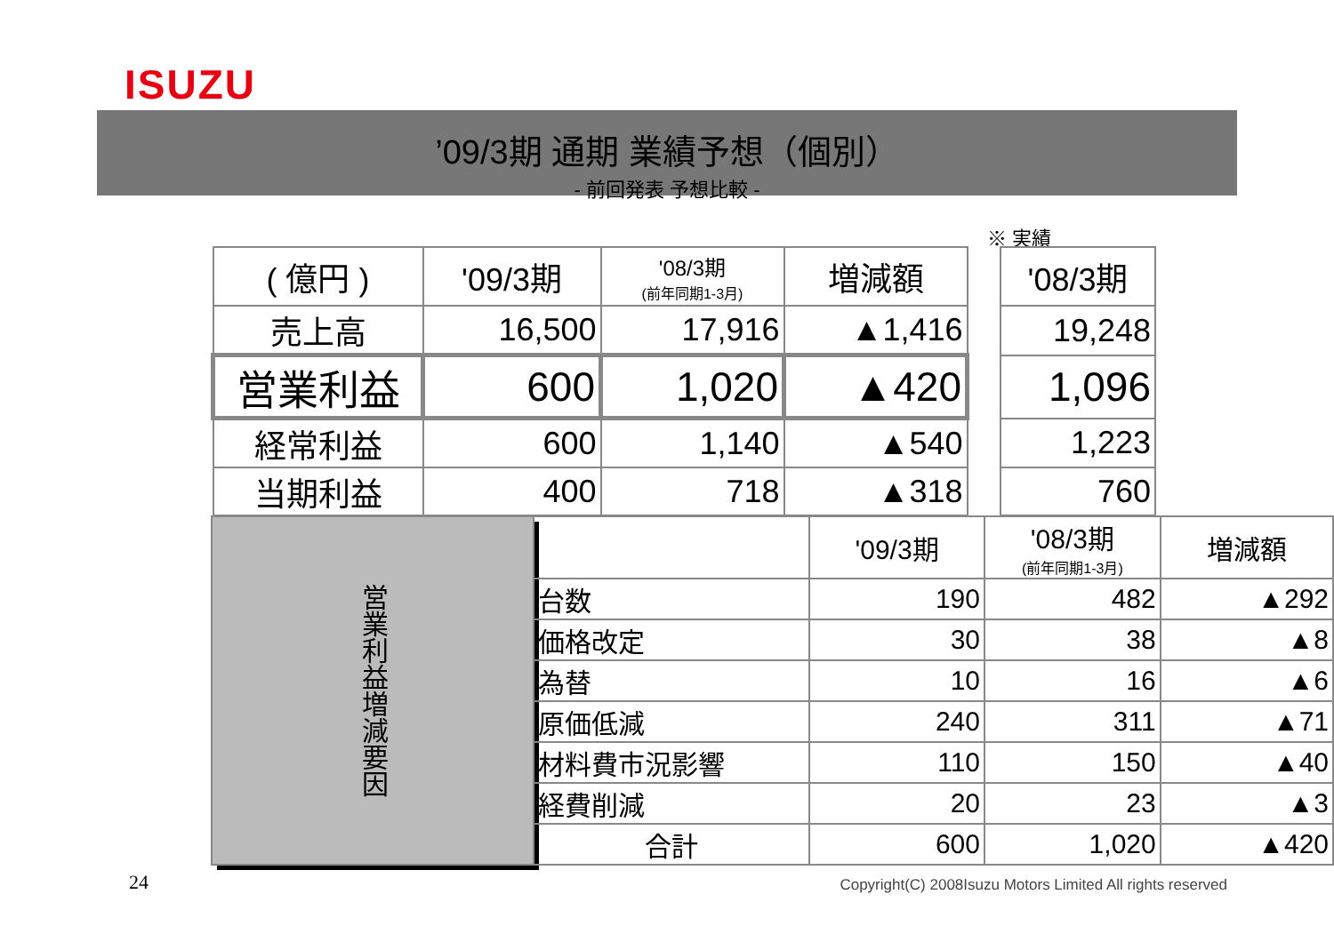ISUZU
’09/3期 通期 業績予想（個別）
- 前回発表 予想比較 -
※ 実績
| ( 億円 ) | '09/3期 | '08/3期 (前年同期1-3月) | 増減額 | | '08/3期 |
| --- | --- | --- | --- | --- | --- |
| 売上高 | 16,500 | 17,916 | ▲1,416 | | 19,248 |
| 営業利益 | 600 | 1,020 | ▲420 | | 1,096 |
| 経常利益 | 600 | 1,140 | ▲540 | | 1,223 |
| 当期利益 | 400 | 718 | ▲318 | | 760 |
| 営業利益増減要因 | | '09/3期 | '08/3期 (前年同期1-3月) | 増減額 |
| | 台数 | 190 | 482 | ▲292 |
| | 価格改定 | 30 | 38 | ▲8 |
| | 為替 | 10 | 16 | ▲6 |
| | 原価低減 | 240 | 311 | ▲71 |
| | 材料費市況影響 | 110 | 150 | ▲40 |
| | 経費削減 | 20 | 23 | ▲3 |
| | 合計 | 600 | 1,020 | ▲420 |
24
Copyright(C) 2008Isuzu Motors Limited All rights reserved